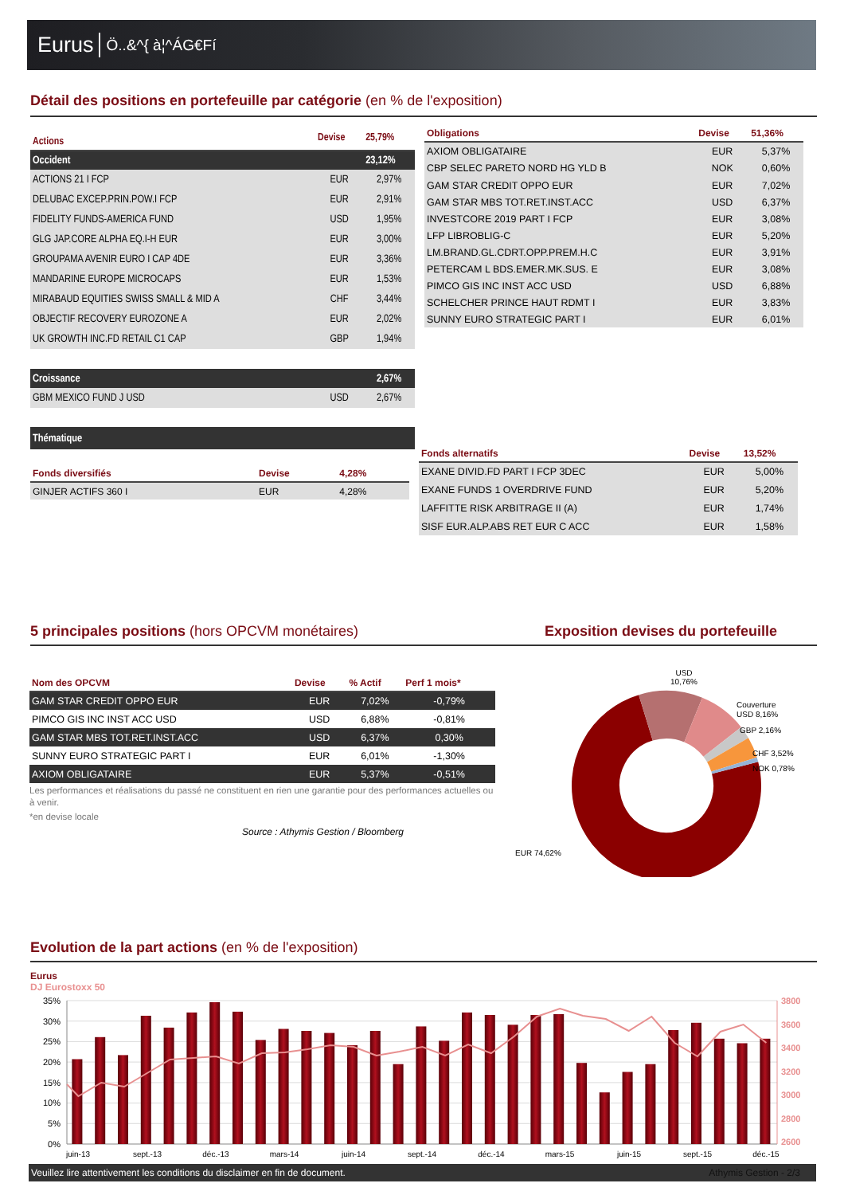Eurus Ö..&^{ à¦^ÁG€Fí
Détail des positions en portefeuille par catégorie (en % de l'exposition)
| Actions | Devise | 25,79% |
| --- | --- | --- |
| Occident | | 23,12% |
| ACTIONS 21 I FCP | EUR | 2,97% |
| DELUBAC EXCEP.PRIN.POW.I FCP | EUR | 2,91% |
| FIDELITY FUNDS-AMERICA FUND | USD | 1,95% |
| GLG JAP.CORE ALPHA EQ.I-H EUR | EUR | 3,00% |
| GROUPAMA AVENIR EURO I CAP 4DE | EUR | 3,36% |
| MANDARINE EUROPE MICROCAPS | EUR | 1,53% |
| MIRABAUD EQUITIES SWISS SMALL & MID A | CHF | 3,44% |
| OBJECTIF RECOVERY EUROZONE A | EUR | 2,02% |
| UK GROWTH INC.FD RETAIL C1 CAP | GBP | 1,94% |
| Croissance | | 2,67% |
| GBM MEXICO FUND J USD | USD | 2,67% |
| Thématique | | |
| Fonds diversifiés | Devise | 4,28% |
| --- | --- | --- |
| GINJER ACTIFS 360 I | EUR | 4,28% |
| Obligations | Devise | 51,36% |
| --- | --- | --- |
| AXIOM OBLIGATAIRE | EUR | 5,37% |
| CBP SELEC PARETO NORD HG YLD B | NOK | 0,60% |
| GAM STAR CREDIT OPPO EUR | EUR | 7,02% |
| GAM STAR MBS TOT.RET.INST.ACC | USD | 6,37% |
| INVESTCORE 2019 PART I FCP | EUR | 3,08% |
| LFP LIBROBLIG-C | EUR | 5,20% |
| LM.BRAND.GL.CDRT.OPP.PREM.H.C | EUR | 3,91% |
| PETERCAM L BDS.EMER.MK.SUS. E | EUR | 3,08% |
| PIMCO GIS INC INST ACC USD | USD | 6,88% |
| SCHELCHER PRINCE HAUT RDMT I | EUR | 3,83% |
| SUNNY EURO STRATEGIC PART I | EUR | 6,01% |
| Fonds alternatifs | Devise | 13,52% |
| --- | --- | --- |
| EXANE DIVID.FD PART I FCP 3DEC | EUR | 5,00% |
| EXANE FUNDS 1 OVERDRIVE FUND | EUR | 5,20% |
| LAFFITTE RISK ARBITRAGE II (A) | EUR | 1,74% |
| SISF EUR.ALP.ABS RET EUR C ACC | EUR | 1,58% |
5 principales positions (hors OPCVM monétaires)
Exposition devises du portefeuille
| Nom des OPCVM | Devise | % Actif | Perf 1 mois* |
| --- | --- | --- | --- |
| GAM STAR CREDIT OPPO EUR | EUR | 7,02% | -0,79% |
| PIMCO GIS INC INST ACC USD | USD | 6,88% | -0,81% |
| GAM STAR MBS TOT.RET.INST.ACC | USD | 6,37% | 0,30% |
| SUNNY EURO STRATEGIC PART I | EUR | 6,01% | -1,30% |
| AXIOM OBLIGATAIRE | EUR | 5,37% | -0,51% |
Les performances et réalisations du passé ne constituent en rien une garantie pour des performances actuelles ou à venir.
*en devise locale
Source : Athymis Gestion / Bloomberg
USD
10,76%
Couverture
USD 8,16%
GBP 2,16%
CHF 3,52%
NOK 0,78%
EUR 74,62%
Evolution de la part actions (en % de l'exposition)
Eurus
DJ Eurostoxx 50
3800
3600
3400
3200
3000
2800
2600
2400
35%
30%
25%
20%
15%
10%
5%
0%
juin-13
sept.-13
déc.-13
mars-14
juin-14
sept.-14
déc.-14
mars-15
juin-15
sept.-15
déc.-15
Veuillez lire attentivement les conditions du disclaimer en fin de document. Athymis Gestion - 2/3